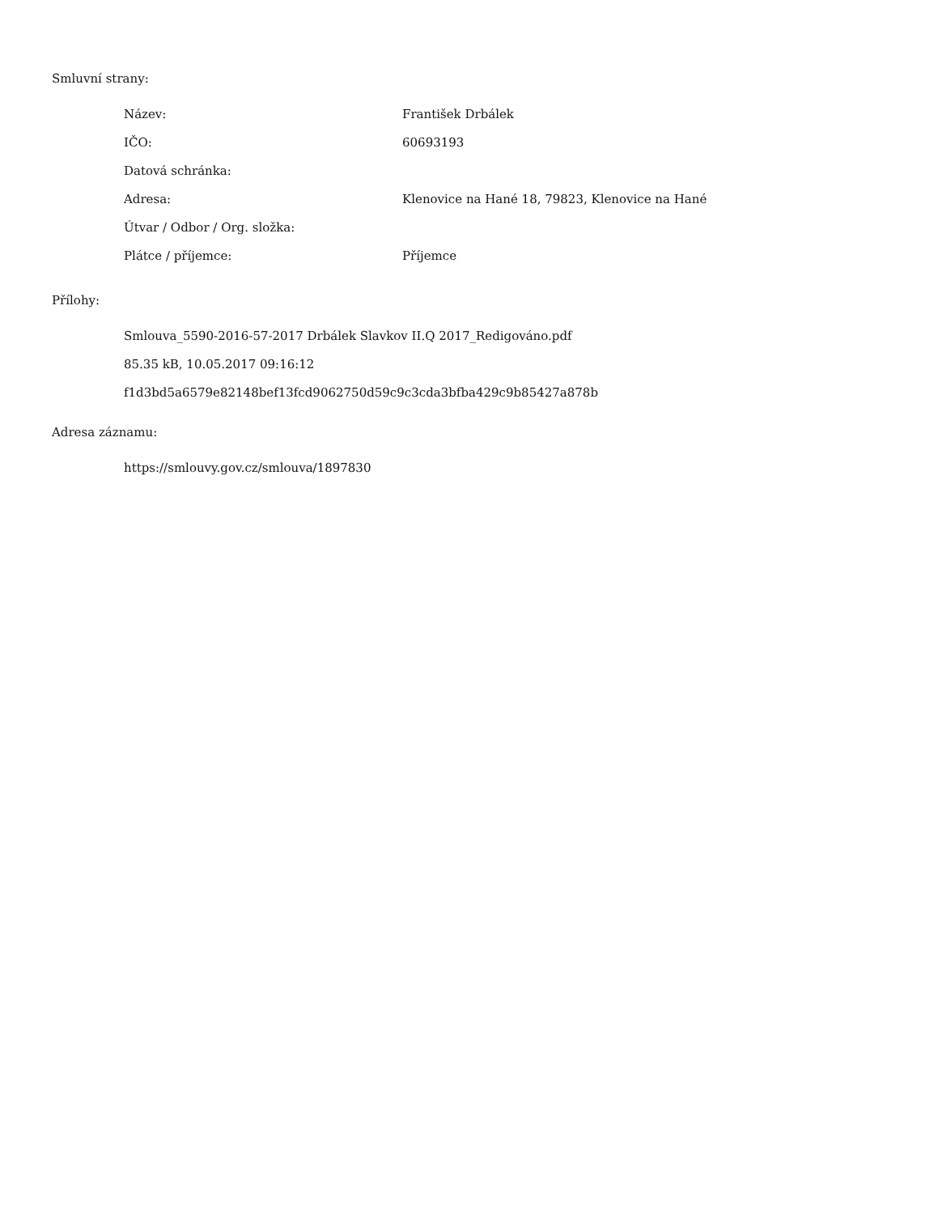Smluvní strany:
| Název: | František Drbálek |
| IČO: | 60693193 |
| Datová schránka: | |
| Adresa: | Klenovice na Hané 18, 79823, Klenovice na Hané |
| Útvar / Odbor / Org. složka: | |
| Plátce / příjemce: | Příjemce |
Přílohy:
Smlouva_5590-2016-57-2017 Drbálek Slavkov II.Q 2017_Redigováno.pdf
85.35 kB, 10.05.2017 09:16:12
f1d3bd5a6579e82148bef13fcd9062750d59c9c3cda3bfba429c9b85427a878b
Adresa záznamu:
https://smlouvy.gov.cz/smlouva/1897830